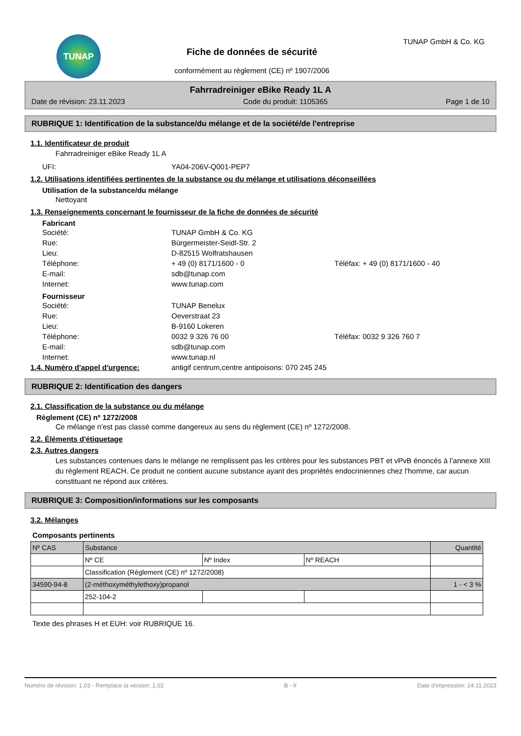TUNAP
Fiche de données de sécurité
conformément au règlement (CE) nº 1907/2006
TUNAP GmbH & Co. KG
Fahrradreiniger eBike Ready 1L A
Date de révision: 23.11.2023 Code du produit: 1105365 Page 1 de 10
RUBRIQUE 1: Identification de la substance/du mélange et de la société/de l'entreprise
1.1. Identificateur de produit
Fahrradreiniger eBike Ready 1L A
UFI: YA04-206V-Q001-PEP7
1.2. Utilisations identifiées pertinentes de la substance ou du mélange et utilisations déconseillées
Utilisation de la substance/du mélange
Nettoyant
1.3. Renseignements concernant le fournisseur de la fiche de données de sécurité
Fabricant
Société: TUNAP GmbH & Co. KG
Rue: Bürgermeister-Seidl-Str. 2
Lieu: D-82515 Wolfratshausen
Téléphone: + 49 (0) 8171/1600 - 0 Téléfax: + 49 (0) 8171/1600 - 40
E-mail: sdb@tunap.com
Internet: www.tunap.com
Fournisseur
Société: TUNAP Benelux
Rue: Oeverstraat 23
Lieu: B-9160 Lokeren
Téléphone: 0032 9 326 76 00 Téléfax: 0032 9 326 760 7
E-mail: sdb@tunap.com
Internet: www.tunap.nl
1.4. Numéro d'appel d'urgence: antigif centrum,centre antipoisons: 070 245 245
RUBRIQUE 2: Identification des dangers
2.1. Classification de la substance ou du mélange
Règlement (CE) nº 1272/2008
Ce mélange n'est pas classé comme dangereux au sens du règlement (CE) nº 1272/2008.
2.2. Éléments d'étiquetage
2.3. Autres dangers
Les substances contenues dans le mélange ne remplissent pas les critères pour les substances PBT et vPvB énoncés à l’annexe XIII du règlement REACH. Ce produit ne contient aucune substance ayant des propriétés endocriniennes chez l'homme, car aucun constituant ne répond aux critères.
RUBRIQUE 3: Composition/informations sur les composants
3.2. Mélanges
Composants pertinents
| Nº CAS | Substance | | | Quantité |
| | Nº CE | Nº Index | Nº REACH | |
| | Classification (Règlement (CE) nº 1272/2008) | | | |
| 34590-94-8 | (2-méthoxyméthylethoxy)propanol | | | 1 - < 3 % |
| | 252-104-2 | | | |
Texte des phrases H et EUH: voir RUBRIQUE 16.
Numéro de révision: 1,03 - Remplace la version: 1,02 B - fr Date d'impression: 24.11.2023